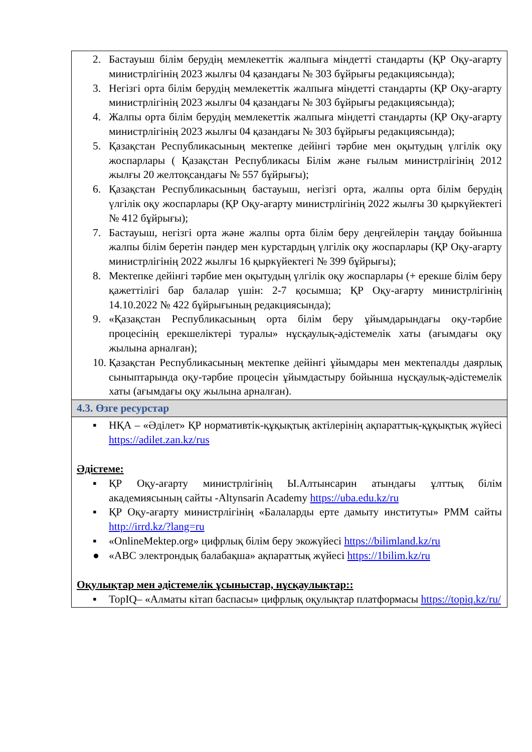| 2. Бастауыш білім берудің мемлекеттік жалпыға міндетті стандарты (ҚР Оқу-ағарту министрлігінің 2023 жылғы 04 қазандағы № 303 бұйрығы редакциясында); 3. Негізгі орта білім берудің мемлекеттік жалпыға міндетті стандарты (ҚР Оқу-ағарту министрлігінің 2023 жылғы 04 қазандағы № 303 бұйрығы редакциясында); 4. Жалпы орта білім берудің мемлекеттік жалпыға міндетті стандарты (ҚР Оқу-ағарту министрлігінің 2023 жылғы 04 қазандағы № 303 бұйрығы редакциясында); 5. Қазақстан Республикасының мектепке дейінгі тәрбие мен оқытудың үлгілік оқу жоспарлары ( Қазақстан Республикасы Білім және ғылым министрлігінің 2012 жылғы 20 желтоқсандағы № 557 бұйрығы); 6. Қазақстан Республикасының бастауыш, негізгі орта, жалпы орта білім берудің үлгілік оқу жоспарлары (ҚР Оқу-ағарту министрлігінің 2022 жылғы 30 қыркүйектегі № 412 бұйрығы); 7. Бастауыш, негізгі орта және жалпы орта білім беру деңгейлерін таңдау бойынша жалпы білім беретін пәндер мен курстардың үлгілік оқу жоспарлары (ҚР Оқу-ағарту министрлігінің 2022 жылғы 16 қыркүйектегі № 399 бұйрығы); 8. Мектепке дейінгі тәрбие мен оқытудың үлгілік оқу жоспарлары (+ ерекше білім беру қажеттілігі бар балалар үшін: 2-7 қосымша; ҚР Оқу-ағарту министрлігінің 14.10.2022 № 422 бұйрығының редакциясында); 9. «Қазақстан Республикасының орта білім беру ұйымдарындағы оқу-тәрбие процесінің ерекшеліктері туралы» нұсқаулық-әдістемелік хаты (ағымдағы оқу жылына арналған); 10. Қазақстан Республикасының мектепке дейінгі ұйымдары мен мектепалды даярлық сыныптарында оқу-тәрбие процесін ұйымдастыру бойынша нұсқаулық-әдістемелік хаты (ағымдағы оқу жылына арналған). |
| 4.3. Өзге ресурстар |
| ▪ НҚА – «Әділет» ҚР нормативтік-құқықтық актілерінің ақпараттық-құқықтық жүйесі https://adilet.zan.kz/rus Әдістеме: ▪ ҚР Оқу-ағарту министрлігінің Ы.Алтынсарин атындағы ұлттық білім академиясының сайты -Altynsarin Academy https://uba.edu.kz/ru ▪ ҚР Оқу-ағарту министрлігінің «Балаларды ерте дамыту институты» РММ сайты http://irrd.kz/?lang=ru ▪ «OnlineMektep.org» цифрлық білім беру экожүйесі https://bilimland.kz/ru ● «ABC электрондық балабақша» ақпараттық жүйесі https://1bilim.kz/ru Оқулықтар мен әдістемелік ұсыныстар, нұсқаулықтар:: ▪ TopIQ– «Алматы кітап баспасы» цифрлық оқулықтар платформасы https://topiq.kz/ru/ |